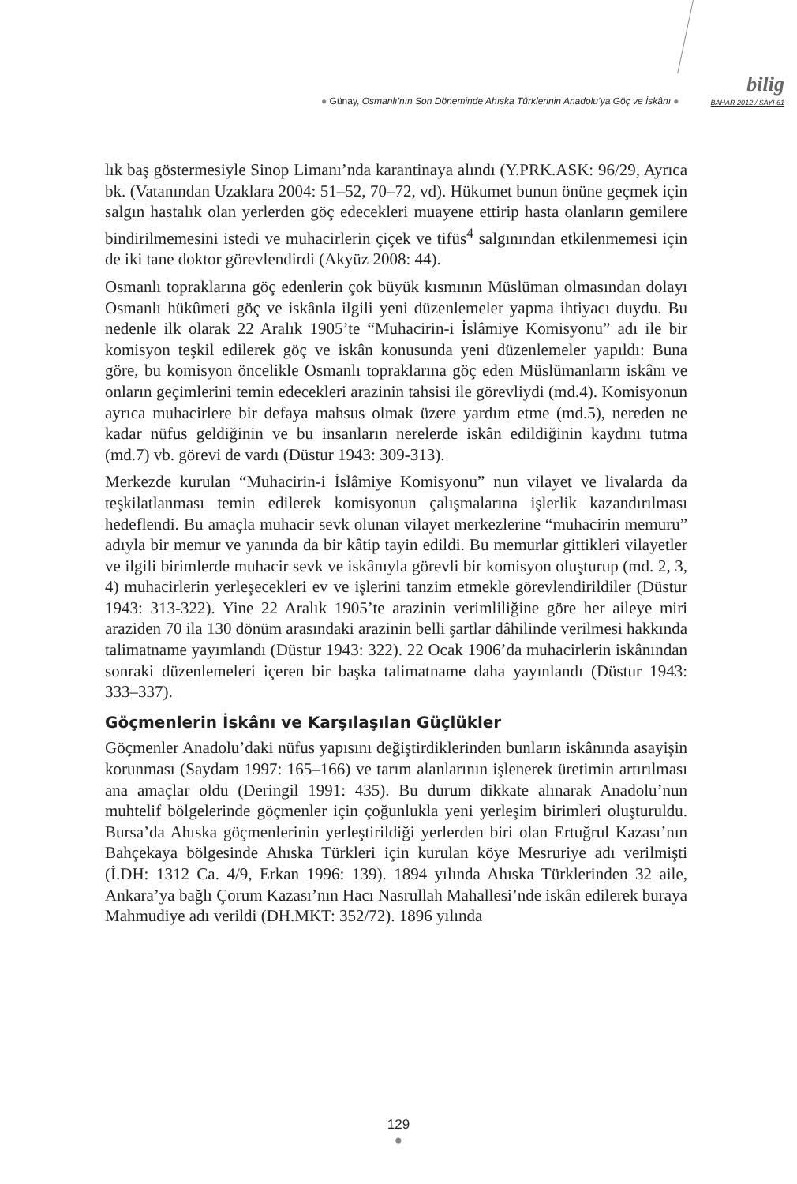● Günay, Osmanlı’nın Son Döneminde Ahıska Türklerinin Anadolu’ya Göç ve İskânı ●
bilig
BAHAR 2012 / SAYI 61
lık baş göstermesiyle Sinop Limanı’nda karantinaya alındı (Y.PRK.ASK: 96/29, Ayrıca bk. (Vatanından Uzaklara 2004: 51–52, 70–72, vd). Hükumet bunun önüne geçmek için salgın hastalık olan yerlerden göç edecekleri muayene ettirip hasta olanların gemilere bindirilmemesini istedi ve muhacirlerin çiçek ve tifüs<sup>4</sup> salgınından etkilenmemesi için de iki tane doktor görevlendirdi (Akyüz 2008: 44).
Osmanlı topraklarına göç edenlerin çok büyük kısmının Müslüman olmasından dolayı Osmanlı hükûmeti göç ve iskânla ilgili yeni düzenlemeler yapma ihtiyacı duydu. Bu nedenle ilk olarak 22 Aralık 1905’te “Muhacirin-i İslâmiye Komisyonu” adı ile bir komisyon teşkil edilerek göç ve iskân konusunda yeni düzenlemeler yapıldı: Buna göre, bu komisyon öncelikle Osmanlı topraklarına göç eden Müslümanların iskânı ve onların geçimlerini temin edecekleri arazinin tahsisi ile görevliydi (md.4). Komisyonun ayrıca muhacirlere bir defaya mahsus olmak üzere yardım etme (md.5), nereden ne kadar nüfus geldiğinin ve bu insanların nerelerde iskân edildiğinin kaydını tutma (md.7) vb. görevi de vardı (Düstur 1943: 309-313).
Merkezde kurulan “Muhacirin-i İslâmiye Komisyonu” nun vilayet ve livalarda da teşkilatlanması temin edilerek komisyonun çalışmalarına işlerlik kazandırılması hedeflendi. Bu amaçla muhacir sevk olunan vilayet merkezlerine “muhacirin memuru” adıyla bir memur ve yanında da bir kâtip tayin edildi. Bu memurlar gittikleri vilayetler ve ilgili birimlerde muhacir sevk ve iskânıyla görevli bir komisyon oluşturup (md. 2, 3, 4) muhacirlerin yerleşecekleri ev ve işlerini tanzim etmekle görevlendirildiler (Düstur 1943: 313-322). Yine 22 Aralık 1905’te arazinin verimliliğine göre her aileye miri araziden 70 ila 130 dönüm arasındaki arazinin belli şartlar dâhilinde verilmesi hakkında talimatname yayımlandı (Düstur 1943: 322). 22 Ocak 1906’da muhacirlerin iskânından sonraki düzenlemeleri içeren bir başka talimatname daha yayınlandı (Düstur 1943: 333–337).
Göçmenlerin İskânı ve Karşılaşılan Güçlükler
Göçmenler Anadolu’daki nüfus yapısını değiştirdiklerinden bunların iskânında asayişin korunması (Saydam 1997: 165–166) ve tarım alanlarının işlenerek üretimin artırılması ana amaçlar oldu (Deringil 1991: 435). Bu durum dikkate alınarak Anadolu’nun muhtelif bölgelerinde göçmenler için çoğunlukla yeni yerleşim birimleri oluşturuldu. Bursa’da Ahıska göçmenlerinin yerleştirildiği yerlerden biri olan Ertuğrul Kazası’nın Bahçekaya bölgesinde Ahıska Türkleri için kurulan köye Mesruriye adı verilmişti (İ.DH: 1312 Ca. 4/9, Erkan 1996: 139). 1894 yılında Ahıska Türklerinden 32 aile, Ankara’ya bağlı Çorum Kazası’nın Hacı Nasrullah Mahallesi’nde iskân edilerek buraya Mahmudiye adı verildi (DH.MKT: 352/72). 1896 yılında
129
●